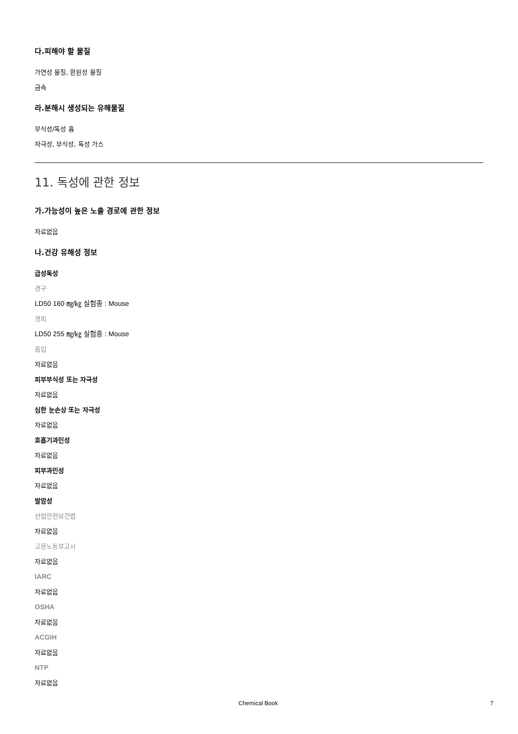다.피해야 할 물질
가연성 물질, 환원성 물질
금속
라.분해시 생성되는 유해물질
부식성/독성 흄
자극성, 부식성, 독성 가스
11. 독성에 관한 정보
가.가능성이 높은 노출 경로에 관한 정보
자료없음
나.건강 유해성 정보
급성독성
경구
LD50 160 ㎎/㎏ 실험종 : Mouse
경피
LD50 255 ㎎/㎏ 실험종 : Mouse
흡입
자료없음
피부부식성 또는 자극성
자료없음
심한 눈손상 또는 자극성
자료없음
호흡기과민성
자료없음
피부과민성
자료없음
발암성
산업안전보건법
자료없음
고용노동부고시
자료없음
IARC
자료없음
OSHA
자료없음
ACGIH
자료없음
NTP
자료없음
Chemical Book 7